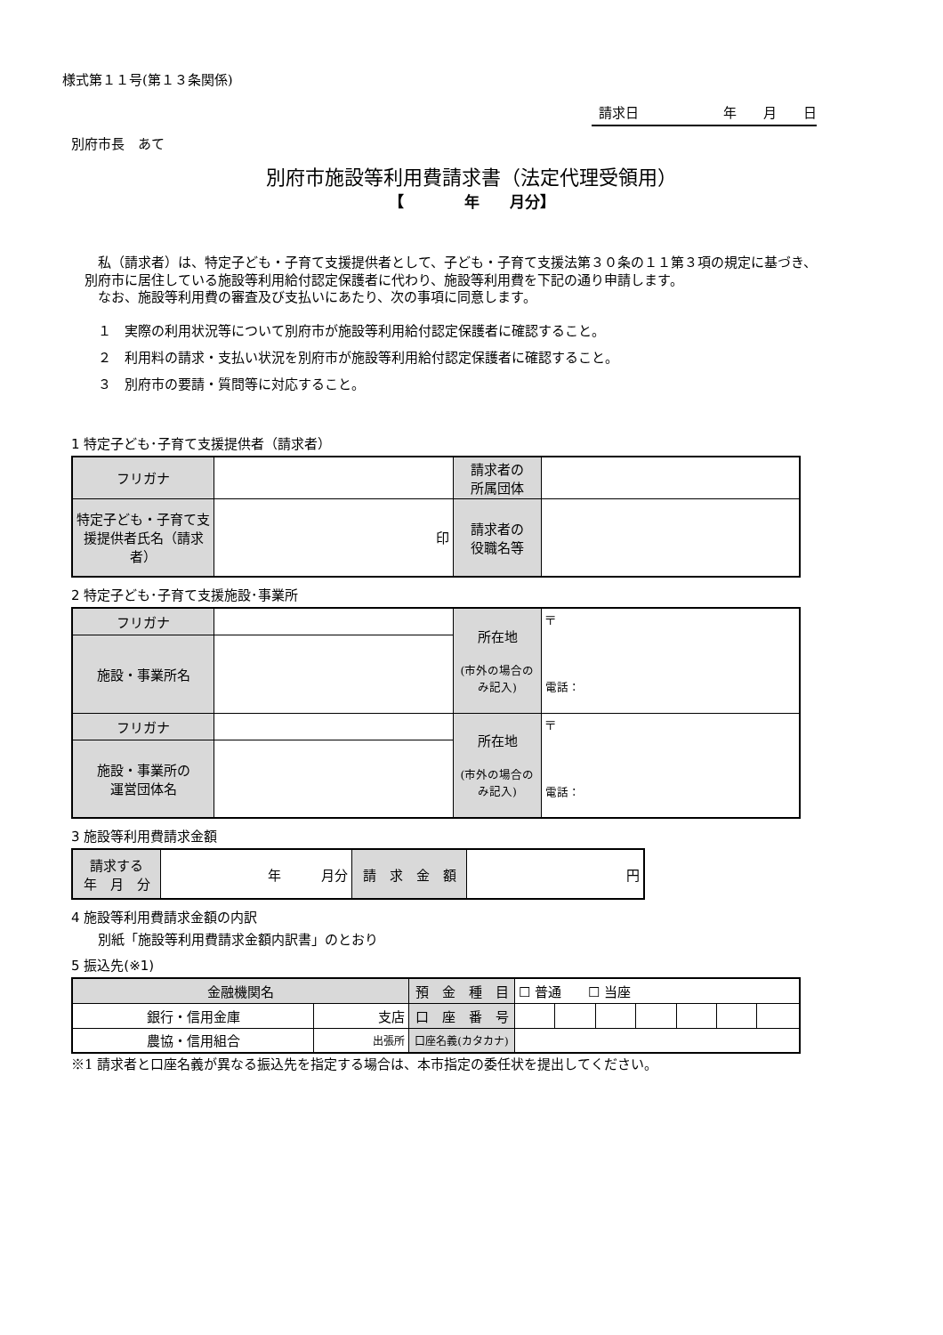様式第１１号(第１３条関係)
請求日 年　　月　　日
別府市長　あて
別府市施設等利用費請求書（法定代理受領用）
【　　　　年　　月分】
　私（請求者）は、特定子ども・子育て支援提供者として、子ども・子育て支援法第３０条の１１第３項の規定に基づき、別府市に居住している施設等利用給付認定保護者に代わり、施設等利用費を下記の通り申請します。
　なお、施設等利用費の審査及び支払いにあたり、次の事項に同意します。
１　実際の利用状況等について別府市が施設等利用給付認定保護者に確認すること。
２　利用料の請求・支払い状況を別府市が施設等利用給付認定保護者に確認すること。
３　別府市の要請・質問等に対応すること。
1 特定子ども･子育て支援提供者（請求者）
| フリガナ | | 請求者の 所属団体 | |
| 特定子ども・子育て支援提供者氏名（請求者） | 印 | 請求者の 役職名等 | |
2 特定子ども･子育て支援施設･事業所
| フリガナ | | 所在地 (市外の場合のみ記入) | 〒 電話： |
| 施設・事業所名 | | | |
| フリガナ | | 所在地 (市外の場合のみ記入) | 〒 電話： |
| 施設・事業所の 運営団体名 | | | |
3 施設等利用費請求金額
| 請求する 年 月 分 | 年 月分 | 請 求 金 額 | 円 |
4 施設等利用費請求金額の内訳
別紙「施設等利用費請求金額内訳書」のとおり
5 振込先(※1)
| 金融機関名 | | 預 金 種 目 | ☐ 普通 ☐ 当座 | | | | | | |
| 銀行・信用金庫 | 支店 | 口 座 番 号 | | | | | | | |
| 農協・信用組合 | 出張所 | 口座名義(カタカナ) | | | | | | | |
※1 請求者と口座名義が異なる振込先を指定する場合は、本市指定の委任状を提出してください。